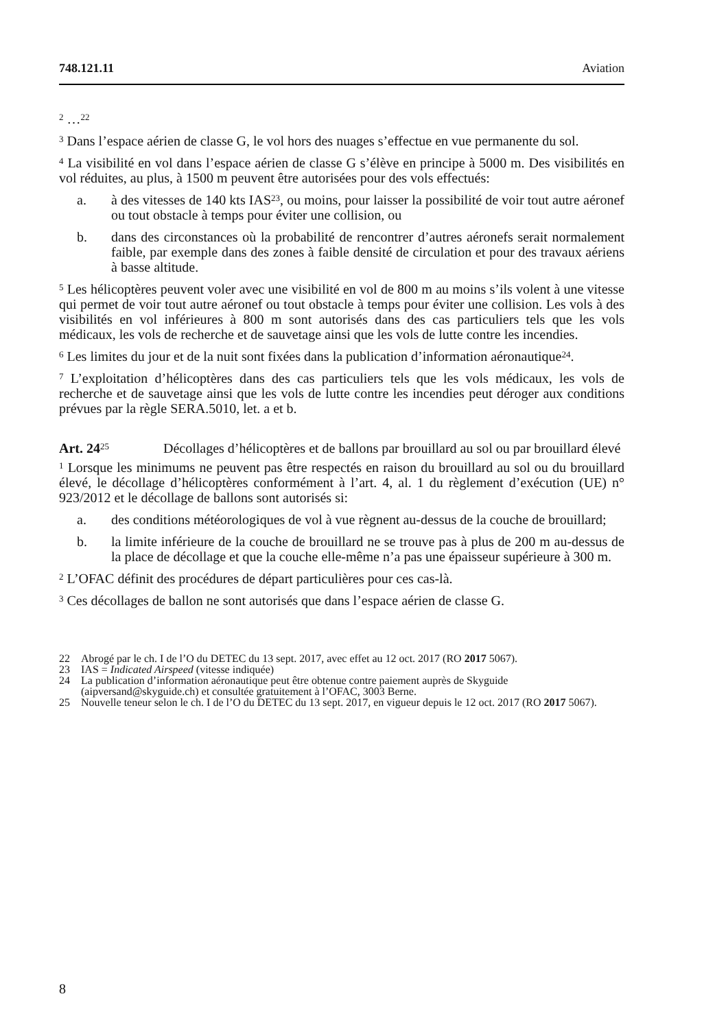748.121.11 Aviation
<sup>2</sup> …<sup>22</sup>
<sup>3</sup> Dans l’espace aérien de classe G, le vol hors des nuages s’effectue en vue permanente du sol.
<sup>4</sup> La visibilité en vol dans l’espace aérien de classe G s’élève en principe à 5000 m. Des visibilités en vol réduites, au plus, à 1500 m peuvent être autorisées pour des vols effectués:
a. à des vitesses de 140 kts IAS<sup>23</sup>, ou moins, pour laisser la possibilité de voir tout autre aéronef ou tout obstacle à temps pour éviter une collision, ou
b. dans des circonstances où la probabilité de rencontrer d’autres aéronefs serait normalement faible, par exemple dans des zones à faible densité de circulation et pour des travaux aériens à basse altitude.
<sup>5</sup> Les hélicoptères peuvent voler avec une visibilité en vol de 800 m au moins s’ils volent à une vitesse qui permet de voir tout autre aéronef ou tout obstacle à temps pour éviter une collision. Les vols à des visibilités en vol inférieures à 800 m sont autorisés dans des cas particuliers tels que les vols médicaux, les vols de recherche et de sauvetage ainsi que les vols de lutte contre les incendies.
<sup>6</sup> Les limites du jour et de la nuit sont fixées dans la publication d’information aéronautique<sup>24</sup>.
<sup>7</sup> L’exploitation d’hélicoptères dans des cas particuliers tels que les vols médicaux, les vols de recherche et de sauvetage ainsi que les vols de lutte contre les incendies peut déroger aux conditions prévues par la règle SERA.5010, let. a et b.
Art. 24<sup>25</sup> Décollages d’hélicoptères et de ballons par brouillard au sol ou par brouillard élevé
<sup>1</sup> Lorsque les minimums ne peuvent pas être respectés en raison du brouillard au sol ou du brouillard élevé, le décollage d’hélicoptères conformément à l’art. 4, al. 1 du règlement d’exécution (UE) n° 923/2012 et le décollage de ballons sont autorisés si:
a. des conditions météorologiques de vol à vue règnent au-dessus de la couche de brouillard;
b. la limite inférieure de la couche de brouillard ne se trouve pas à plus de 200 m au-dessus de la place de décollage et que la couche elle-même n’a pas une épaisseur supérieure à 300 m.
<sup>2</sup> L’OFAC définit des procédures de départ particulières pour ces cas-là.
<sup>3</sup> Ces décollages de ballon ne sont autorisés que dans l’espace aérien de classe G.
22 Abrogé par le ch. I de l’O du DETEC du 13 sept. 2017, avec effet au 12 oct. 2017 (RO 2017 5067).
23 IAS = Indicated Airspeed (vitesse indiquée)
24 La publication d’information aéronautique peut être obtenue contre paiement auprès de Skyguide (aipversand@skyguide.ch) et consultée gratuitement à l’OFAC, 3003 Berne.
25 Nouvelle teneur selon le ch. I de l’O du DETEC du 13 sept. 2017, en vigueur depuis le 12 oct. 2017 (RO 2017 5067).
8